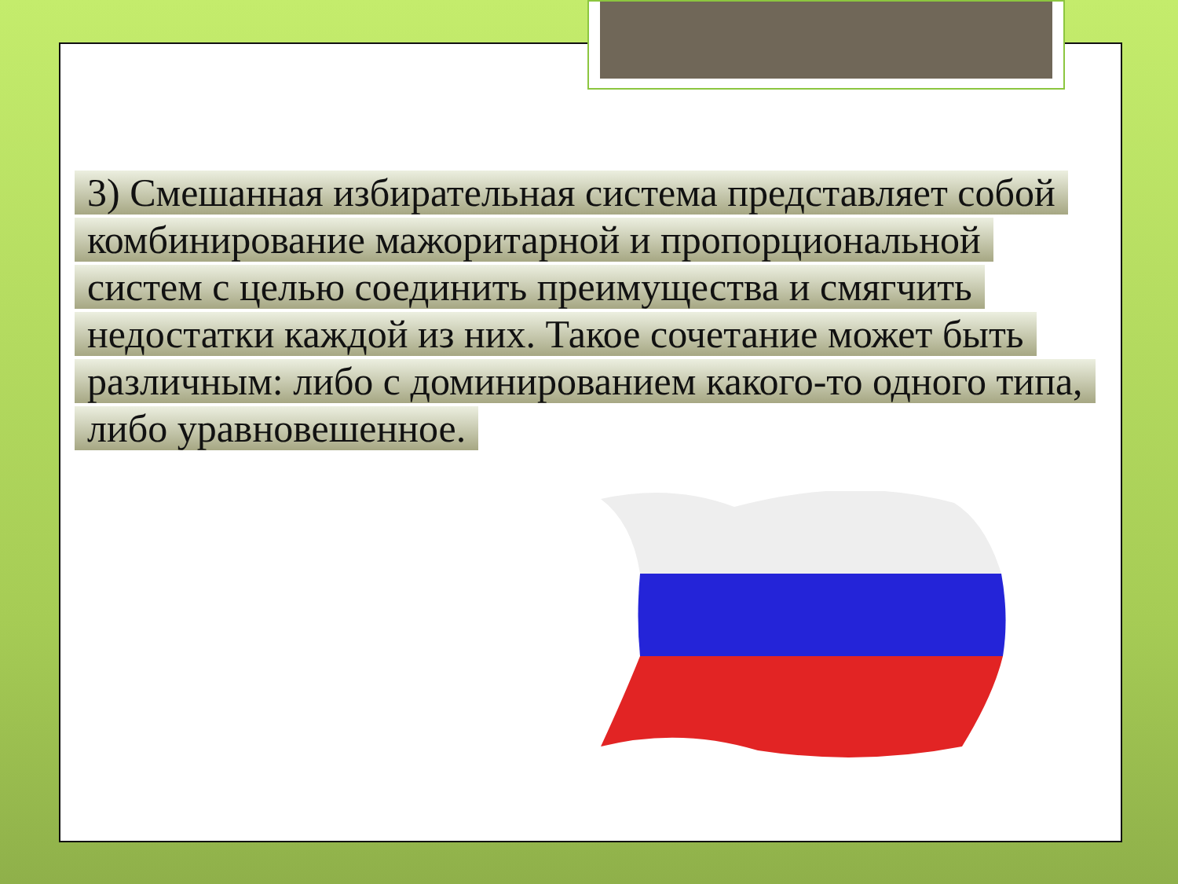3) Смешанная избирательная система представляет собой комбинирование мажоритарной и пропорциональной систем с целью соединить преимущества и смягчить недостатки каждой из них. Такое сочетание может быть различным: либо с доминированием какого-то одного типа, либо уравновешенное.